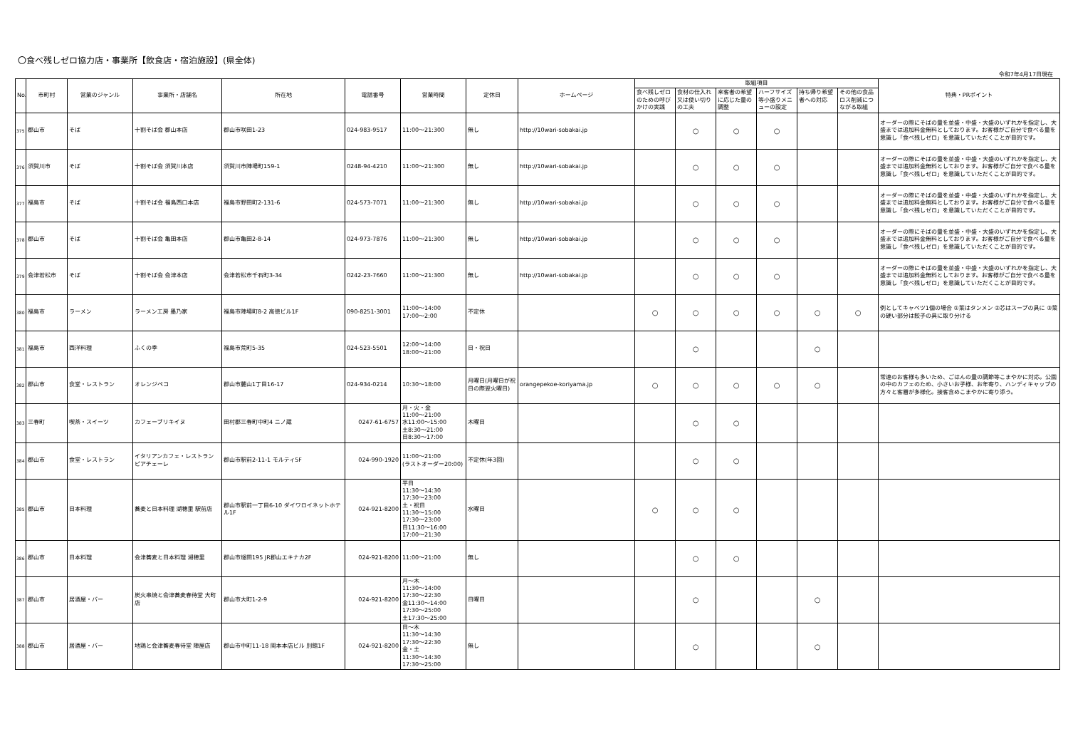〇食べ残しゼロ協力店・事業所【飲食店・宿泊施設】(県全体)
令和7年4月17日現在
| No. | 市町村 | 営業のジャンル | 事業所・店舗名 | 所在地 | 電話番号 | 営業時間 | 定休日 | ホームページ | 取組項目 | | | | | | 特典・PRポイント |
| --- | --- | --- | --- | --- | --- | --- | --- | --- | --- | --- | --- | --- | --- | --- | --- |
| | | | | | | | | | 食べ残しゼロのための呼びかけの実践 | 食材の仕入れ又は使い切りの工夫 | 来客者の希望に応じた量の調整 | ハーフサイズ等小盛りメニューの設定 | 持ち帰り希望者への対応 | その他の食品ロス削減につながる取組 | |
| 375 | 郡山市 | そば | 十割そば会 郡山本店 | 郡山市咲田1-23 | 024-983-9517 | 11:00～21:300 | 無し | http://10wari-sobakai.jp | | ○ | ○ | ○ | | | オーダーの際にそばの量を並盛・中盛・大盛のいずれかを指定し、大盛までは追加料金無料としております。お客様がご自分で食べる量を意識し「食べ残しゼロ」を意識していただくことが目的です。 |
| 376 | 須賀川市 | そば | 十割そば会 須賀川本店 | 須賀川市陣場町159-1 | 0248-94-4210 | 11:00～21:300 | 無し | http://10wari-sobakai.jp | | ○ | ○ | ○ | | | オーダーの際にそばの量を並盛・中盛・大盛のいずれかを指定し、大盛までは追加料金無料としております。お客様がご自分で食べる量を意識し「食べ残しゼロ」を意識していただくことが目的です。 |
| 377 | 福島市 | そば | 十割そば会 福島西口本店 | 福島市野田町2-131-6 | 024-573-7071 | 11:00～21:300 | 無し | http://10wari-sobakai.jp | | ○ | ○ | ○ | | | オーダーの際にそばの量を並盛・中盛・大盛のいずれかを指定し、大盛までは追加料金無料としております。お客様がご自分で食べる量を意識し「食べ残しゼロ」を意識していただくことが目的です。 |
| 378 | 郡山市 | そば | 十割そば会 亀田本店 | 郡山市亀田2-8-14 | 024-973-7876 | 11:00～21:300 | 無し | http://10wari-sobakai.jp | | ○ | ○ | ○ | | | オーダーの際にそばの量を並盛・中盛・大盛のいずれかを指定し、大盛までは追加料金無料としております。お客様がご自分で食べる量を意識し「食べ残しゼロ」を意識していただくことが目的です。 |
| 379 | 会津若松市 | そば | 十割そば会 会津本店 | 会津若松市千石町3-34 | 0242-23-7660 | 11:00～21:300 | 無し | http://10wari-sobakai.jp | | ○ | ○ | ○ | | | オーダーの際にそばの量を並盛・中盛・大盛のいずれかを指定し、大盛までは追加料金無料としております。お客様がご自分で食べる量を意識し「食べ残しゼロ」を意識していただくことが目的です。 |
| 380 | 福島市 | ラーメン | ラーメン工房 墨乃家 | 福島市陣場町8-2 高徳ビル1F | 090-8251-3001 | 11:00～14:00 17:00～2:00 | 不定休 | | ○ | ○ | ○ | ○ | ○ | ○ | 例としてキャベツ1個の場合 ①葉はタンメン ②芯はスープの具に ③葉の硬い部分は餃子の具に取り分ける |
| 381 | 福島市 | 西洋料理 | ふくの季 | 福島市荒町5-35 | 024-523-5501 | 12:00～14:00 18:00～21:00 | 日・祝日 | | | ○ | | | ○ | | |
| 382 | 郡山市 | 食堂・レストラン | オレンジペコ | 郡山市麓山1丁目16-17 | 024-934-0214 | 10:30～18:00 | 月曜日(月曜日が祝日の際翌火曜日) | orangepekoe-koriyama.jp | ○ | ○ | ○ | ○ | ○ | | 常連のお客様も多いため、ごはんの量の調節等こまやかに対応。公園の中のカフェのため、小さいお子様、お年寄り、ハンディキャップの方々と客層が多様化。接客含めこまやかに寄り添う。 |
| 383 | 三春町 | 喫茶・スイーツ | カフェーブリキイヌ | 田村郡三春町中町4 ニノ蔵 | 0247-61-6757 | 月・火・金 11:00～21:00 水11:00～15:00 土8:30～21:00 日8:30～17:00 | 木曜日 | | | ○ | ○ | | | | |
| 384 | 郡山市 | 食堂・レストラン | イタリアンカフェ・レストラン ピアチェーレ | 郡山市駅前2-11-1 モルティ5F | 024-990-1920 | 11:00～21:00 (ラストオーダー20:00) | 不定休(年3回) | | | ○ | ○ | | | | |
| 385 | 郡山市 | 日本料理 | 蕎麦と日本料理 湖穂里 駅前店 | 郡山市駅前一丁目6-10 ダイワロイネットホテル1F | 024-921-8200 | 平日 11:30～14:30 17:30～23:00 土・祝日 11:30～15:00 17:30～23:00 日11:30～16:00 17:00～21:30 | 水曜日 | | ○ | ○ | ○ | | | | |
| 386 | 郡山市 | 日本料理 | 会津蕎麦と日本料理 湖穂里 | 郡山市燧田195 JR郡山エキナカ2F | 024-921-8200 | 11:00～21:00 | 無し | | | ○ | ○ | | | | |
| 387 | 郡山市 | 居酒屋・バー | 炭火串焼と会津蕎麦春待堂 大町店 | 郡山市大町1-2-9 | 024-921-8200 | 月～木 11:30～14:00 17:30～22:30 金11:30～14:00 17:30～25:00 土17:30～25:00 | 日曜日 | | | ○ | | | ○ | | |
| 388 | 郡山市 | 居酒屋・バー | 地鶏と会津蕎麦春待堂 陣屋店 | 郡山市中町11-18 関本本店ビル 別館1F | 024-921-8200 | 日～木 11:30～14:30 17:30～22:30 金・土 11:30～14:30 17:30～25:00 | 無し | | | ○ | | | ○ | | |